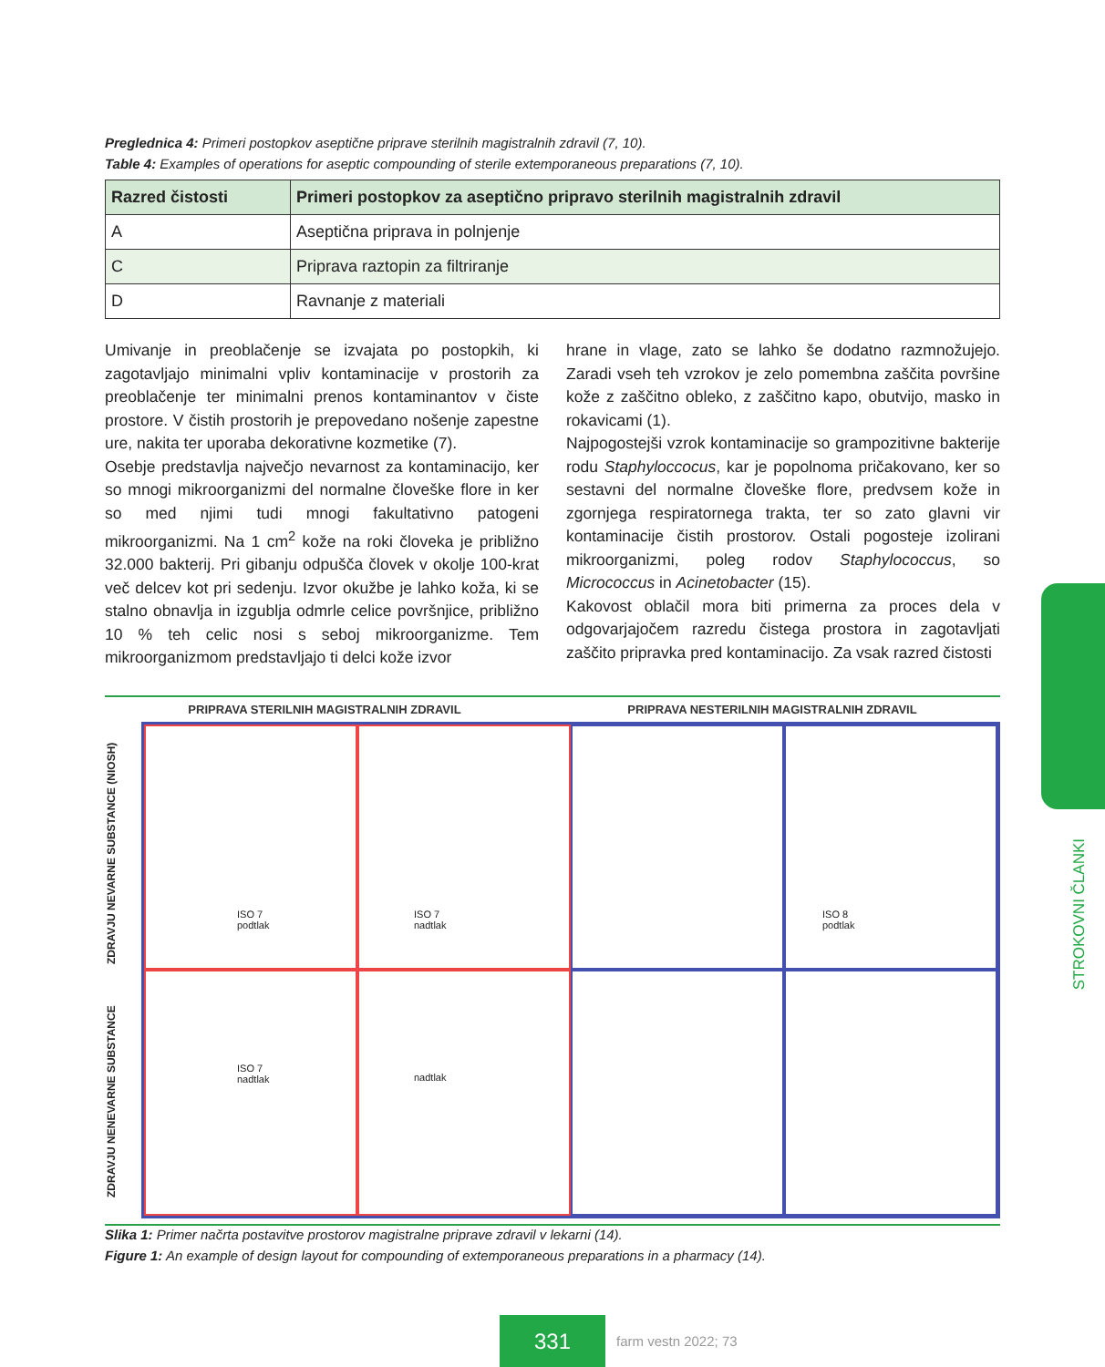Preglednica 4: Primeri postopkov aseptične priprave sterilnih magistralnih zdravil (7, 10).
Table 4: Examples of operations for aseptic compounding of sterile extemporaneous preparations (7, 10).
| Razred čistosti | Primeri postopkov za aseptično pripravo sterilnih magistralnih zdravil |
| --- | --- |
| A | Aseptična priprava in polnjenje |
| C | Priprava raztopin za filtriranje |
| D | Ravnanje z materiali |
Umivanje in preoblačenje se izvajata po postopkih, ki zagotavljajo minimalni vpliv kontaminacije v prostorih za preoblačenje ter minimalni prenos kontaminantov v čiste prostore. V čistih prostorih je prepovedano nošenje zapestne ure, nakita ter uporaba dekorativne kozmetike (7).
Osebje predstavlja največjo nevarnost za kontaminacijo, ker so mnogi mikroorganizmi del normalne človeške flore in ker so med njimi tudi mnogi fakultativno patogeni mikroorganizmi. Na 1 cm<sup>2</sup> kože na roki človeka je približno 32.000 bakterij. Pri gibanju odpušča človek v okolje 100-krat več delcev kot pri sedenju. Izvor okužbe je lahko koža, ki se stalno obnavlja in izgublja odmrle celice površnjice, približno 10 % teh celic nosi s seboj mikroorganizme. Tem mikroorganizmom predstavljajo ti delci kože izvor
hrane in vlage, zato se lahko še dodatno razmnožujejo. Zaradi vseh teh vzrokov je zelo pomembna zaščita površine kože z zaščitno obleko, z zaščitno kapo, obutvijo, masko in rokavicami (1).
Najpogostejši vzrok kontaminacije so grampozitivne bakterije rodu Staphyloccocus, kar je popolnoma pričakovano, ker so sestavni del normalne človeške flore, predvsem kože in zgornjega respiratornega trakta, ter so zato glavni vir kontaminacije čistih prostorov. Ostali pogosteje izolirani mikroorganizmi, poleg rodov Staphylococcus, so Micrococcus in Acinetobacter (15).
Kakovost oblačil mora biti primerna za proces dela v odgovarjajočem razredu čistega prostora in zagotavljati zaščito pripravka pred kontaminacijo. Za vsak razred čistosti
PRIPRAVA STERILNIH MAGISTRALNIH ZDRAVIL PRIPRAVA NESTERILNIH MAGISTRALNIH ZDRAVIL
ZDRAVJU NENEVARNE SUBSTANCE ZDRAVJU NEVARNE SUBSTANCE (NIOSH)
ISO 7
podtlak
ISO 7
nadtlak
ISO 8
podtlak
ISO 7
nadtlak
nadtlak
Slika 1: Primer načrta postavitve prostorov magistralne priprave zdravil v lekarni (14).
Figure 1: An example of design layout for compounding of extemporaneous preparations in a pharmacy (14).
STROKOVNI ČLANKI
331
farm vestn 2022; 73